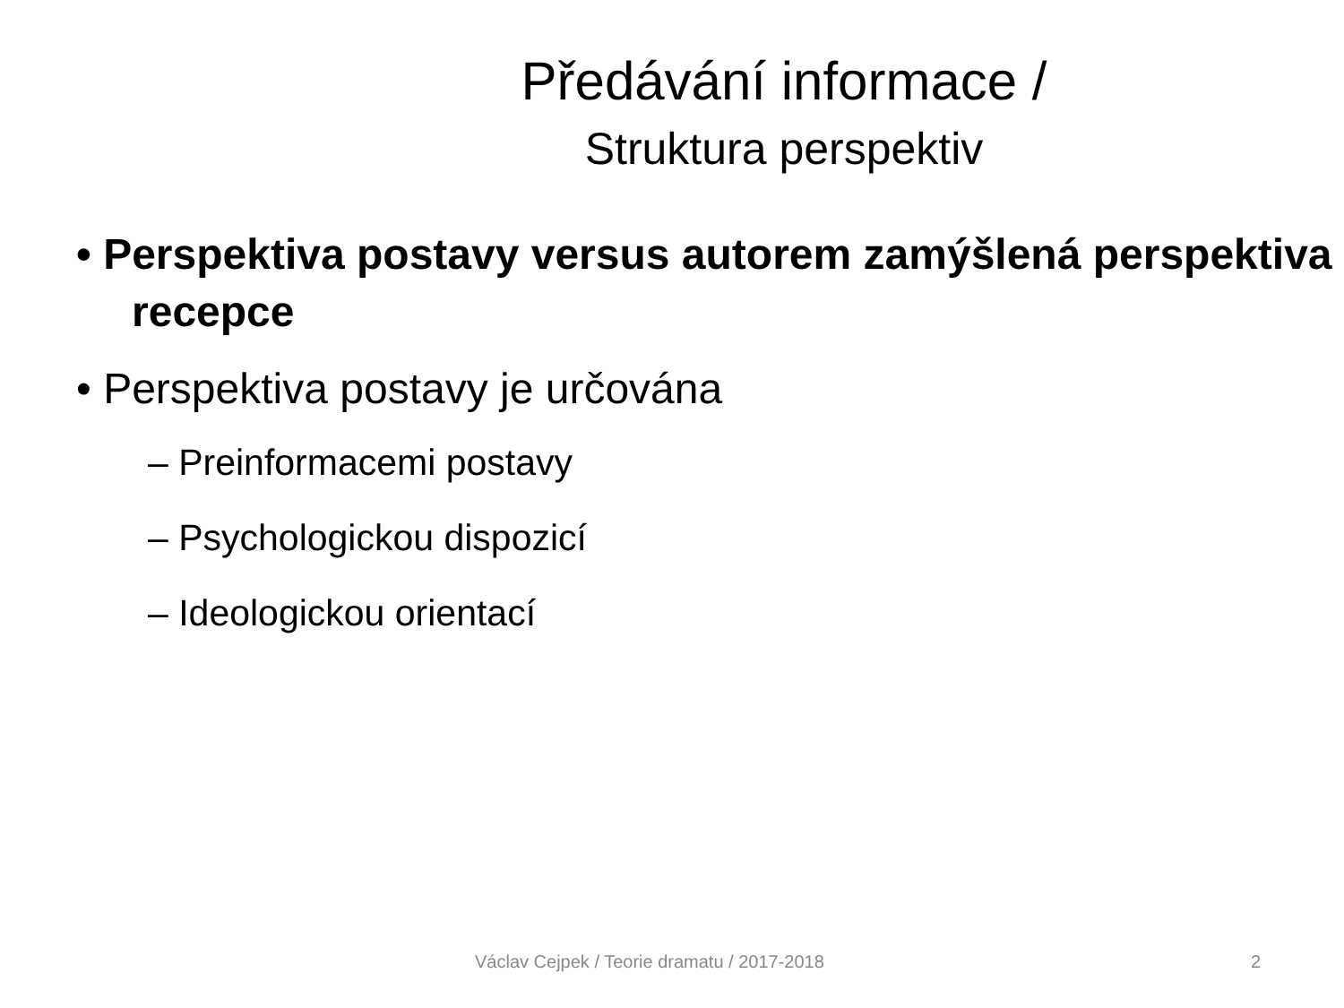Předávání informace /
Struktura perspektiv
• Perspektiva postavy versus autorem zamýšlená perspektiva recepce
• Perspektiva postavy je určována
– Preinformacemi postavy
– Psychologickou dispozicí
– Ideologickou orientací
Václav Cejpek / Teorie dramatu / 2017-2018 2